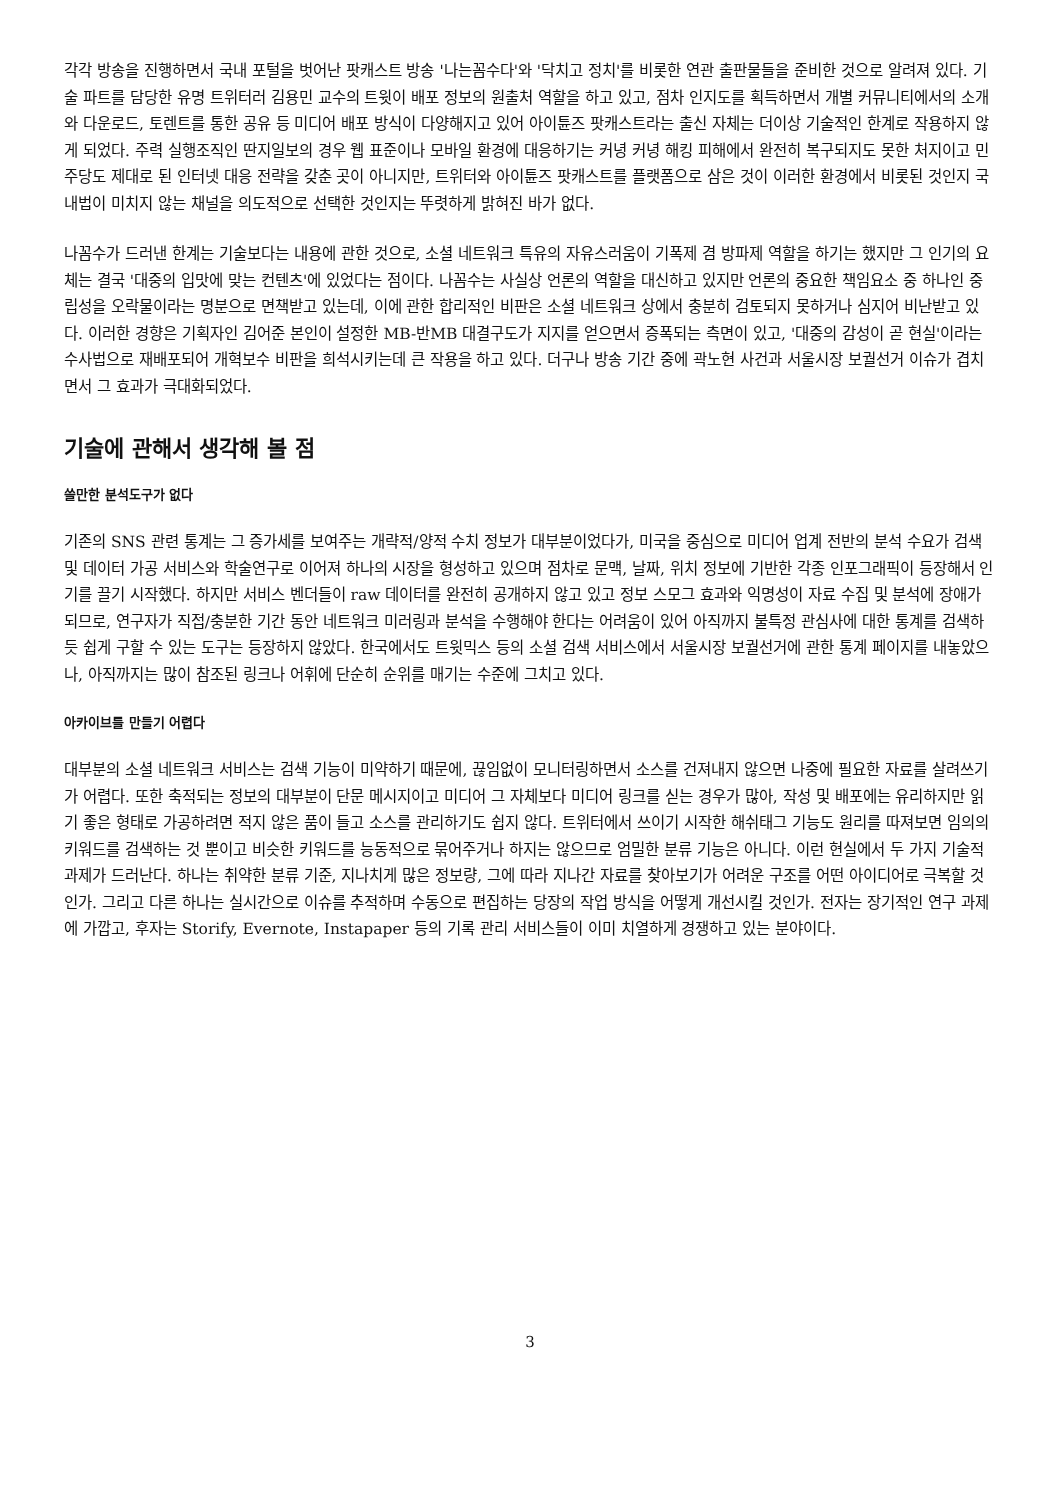각각 방송을 진행하면서 국내 포털을 벗어난 팟캐스트 방송 '나는꼼수다'와 '닥치고 정치'를 비롯한 연관 출판물들을 준비한 것으로 알려져 있다. 기술 파트를 담당한 유명 트위터러 김용민 교수의 트윗이 배포 정보의 원출처 역할을 하고 있고, 점차 인지도를 획득하면서 개별 커뮤니티에서의 소개와 다운로드, 토렌트를 통한 공유 등 미디어 배포 방식이 다양해지고 있어 아이튠즈 팟캐스트라는 출신 자체는 더이상 기술적인 한계로 작용하지 않게 되었다. 주력 실행조직인 딴지일보의 경우 웹 표준이나 모바일 환경에 대응하기는 커녕 커녕 해킹 피해에서 완전히 복구되지도 못한 처지이고 민주당도 제대로 된 인터넷 대응 전략을 갖춘 곳이 아니지만, 트위터와 아이튠즈 팟캐스트를 플랫폼으로 삼은 것이 이러한 환경에서 비롯된 것인지 국내법이 미치지 않는 채널을 의도적으로 선택한 것인지는 뚜렷하게 밝혀진 바가 없다.
나꼼수가 드러낸 한계는 기술보다는 내용에 관한 것으로, 소셜 네트워크 특유의 자유스러움이 기폭제 겸 방파제 역할을 하기는 했지만 그 인기의 요체는 결국 '대중의 입맛에 맞는 컨텐츠'에 있었다는 점이다. 나꼼수는 사실상 언론의 역할을 대신하고 있지만 언론의 중요한 책임요소 중 하나인 중립성을 오락물이라는 명분으로 면책받고 있는데, 이에 관한 합리적인 비판은 소셜 네트워크 상에서 충분히 검토되지 못하거나 심지어 비난받고 있다. 이러한 경향은 기획자인 김어준 본인이 설정한 MB-반MB 대결구도가 지지를 얻으면서 증폭되는 측면이 있고, '대중의 감성이 곧 현실'이라는 수사법으로 재배포되어 개혁보수 비판을 희석시키는데 큰 작용을 하고 있다. 더구나 방송 기간 중에 곽노현 사건과 서울시장 보궐선거 이슈가 겹치면서 그 효과가 극대화되었다.
기술에 관해서 생각해 볼 점
쓸만한 분석도구가 없다
기존의 SNS 관련 통계는 그 증가세를 보여주는 개략적/양적 수치 정보가 대부분이었다가, 미국을 중심으로 미디어 업계 전반의 분석 수요가 검색 및 데이터 가공 서비스와 학술연구로 이어져 하나의 시장을 형성하고 있으며 점차로 문맥, 날짜, 위치 정보에 기반한 각종 인포그래픽이 등장해서 인기를 끌기 시작했다. 하지만 서비스 벤더들이 raw 데이터를 완전히 공개하지 않고 있고 정보 스모그 효과와 익명성이 자료 수집 및 분석에 장애가 되므로, 연구자가 직접/충분한 기간 동안 네트워크 미러링과 분석을 수행해야 한다는 어려움이 있어 아직까지 불특정 관심사에 대한 통계를 검색하듯 쉽게 구할 수 있는 도구는 등장하지 않았다. 한국에서도 트윗믹스 등의 소셜 검색 서비스에서 서울시장 보궐선거에 관한 통계 페이지를 내놓았으나, 아직까지는 많이 참조된 링크나 어휘에 단순히 순위를 매기는 수준에 그치고 있다.
아카이브를 만들기 어렵다
대부분의 소셜 네트워크 서비스는 검색 기능이 미약하기 때문에, 끊임없이 모니터링하면서 소스를 건져내지 않으면 나중에 필요한 자료를 살려쓰기가 어렵다. 또한 축적되는 정보의 대부분이 단문 메시지이고 미디어 그 자체보다 미디어 링크를 싣는 경우가 많아, 작성 및 배포에는 유리하지만 읽기 좋은 형태로 가공하려면 적지 않은 품이 들고 소스를 관리하기도 쉽지 않다. 트위터에서 쓰이기 시작한 해쉬태그 기능도 원리를 따져보면 임의의 키워드를 검색하는 것 뿐이고 비슷한 키워드를 능동적으로 묶어주거나 하지는 않으므로 엄밀한 분류 기능은 아니다. 이런 현실에서 두 가지 기술적 과제가 드러난다. 하나는 취약한 분류 기준, 지나치게 많은 정보량, 그에 따라 지나간 자료를 찾아보기가 어려운 구조를 어떤 아이디어로 극복할 것인가. 그리고 다른 하나는 실시간으로 이슈를 추적하며 수동으로 편집하는 당장의 작업 방식을 어떻게 개선시킬 것인가. 전자는 장기적인 연구 과제에 가깝고, 후자는 Storify, Evernote, Instapaper 등의 기록 관리 서비스들이 이미 치열하게 경쟁하고 있는 분야이다.
3